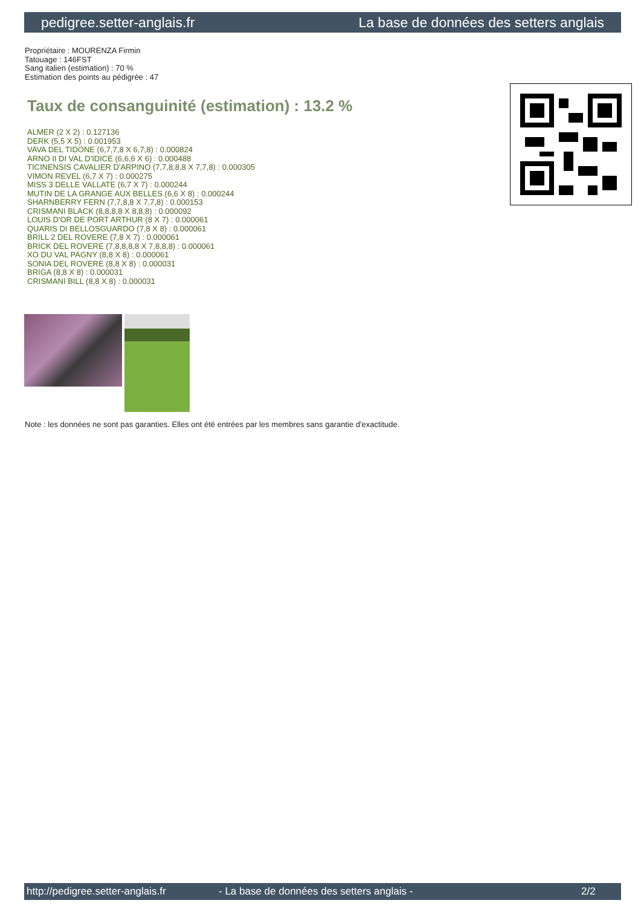pedigree.setter-anglais.fr La base de données des setters anglais
Propriétaire : MOURENZA Firmin
Tatouage : 146FST
Sang italien (estimation) : 70 %
Estimation des points au pédigrée : 47
Taux de consanguinité (estimation) : 13.2 %
ALMER (2 X 2) : 0.127136
DERK (5,5 X 5) : 0.001953
VAVA DEL TIDONE (6,7,7,8 X 6,7,8) : 0.000824
ARNO II DI VAL D'IDICE (6,6,6 X 6) : 0.000488
TICINENSIS CAVALIER D'ARPINO (7,7,8,8,8 X 7,7,8) : 0.000305
VIMON REVEL (6,7 X 7) : 0.000275
MISS 3 DELLE VALLATE (6,7 X 7) : 0.000244
MUTIN DE LA GRANGE AUX BELLES (6,6 X 8) : 0.000244
SHARNBERRY FERN (7,7,8,8 X 7,7,8) : 0.000153
CRISMANI BLACK (8,8,8,8 X 8,8,8) : 0.000092
LOUIS D'OR DE PORT ARTHUR (8 X 7) : 0.000061
QUARIS DI BELLOSGUARDO (7,8 X 8) : 0.000061
BRILL 2 DEL ROVERE (7,8 X 7) : 0.000061
BRICK DEL ROVERE (7,8,8,8,8 X 7,8,8,8) : 0.000061
XO DU VAL PAGNY (8,8 X 8) : 0.000061
SONIA DEL ROVERE (8,8 X 8) : 0.000031
BRIGA (8,8 X 8) : 0.000031
CRISMANI BILL (8,8 X 8) : 0.000031
Note : les données ne sont pas garanties. Elles ont été entrées par les membres sans garantie d'exactitude.
http://pedigree.setter-anglais.fr - La base de données des setters anglais - 2/2